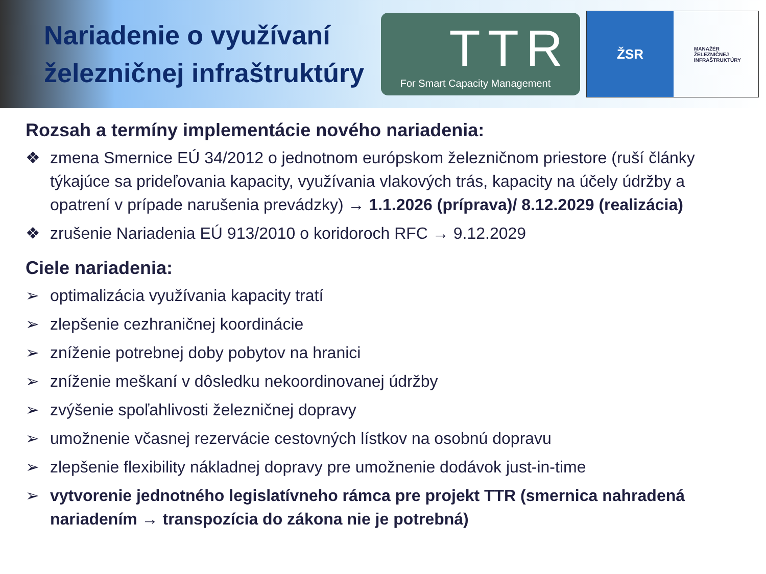Nariadenie o využívaní železničnej infraštruktúry
TTR
For Smart Capacity Management
ŽSR
MANAŽÉR
ŽELEZNIČNEJ
INFRAŠTRUKTÚRY
Rozsah a termíny implementácie nového nariadenia:
❖ zmena Smernice EÚ 34/2012 o jednotnom európskom železničnom priestore (ruší články týkajúce sa prideľovania kapacity, využívania vlakových trás, kapacity na účely údržby a opatrení v prípade narušenia prevádzky) → 1.1.2026 (príprava)/ 8.12.2029 (realizácia)
❖ zrušenie Nariadenia EÚ 913/2010 o koridoroch RFC → 9.12.2029
Ciele nariadenia:
➢ optimalizácia využívania kapacity tratí
➢ zlepšenie cezhraničnej koordinácie
➢ zníženie potrebnej doby pobytov na hranici
➢ zníženie meškaní v dôsledku nekoordinovanej údržby
➢ zvýšenie spoľahlivosti železničnej dopravy
➢ umožnenie včasnej rezervácie cestovných lístkov na osobnú dopravu
➢ zlepšenie flexibility nákladnej dopravy pre umožnenie dodávok just-in-time
➢ vytvorenie jednotného legislatívneho rámca pre projekt TTR (smernica nahradená nariadením → transpozícia do zákona nie je potrebná)